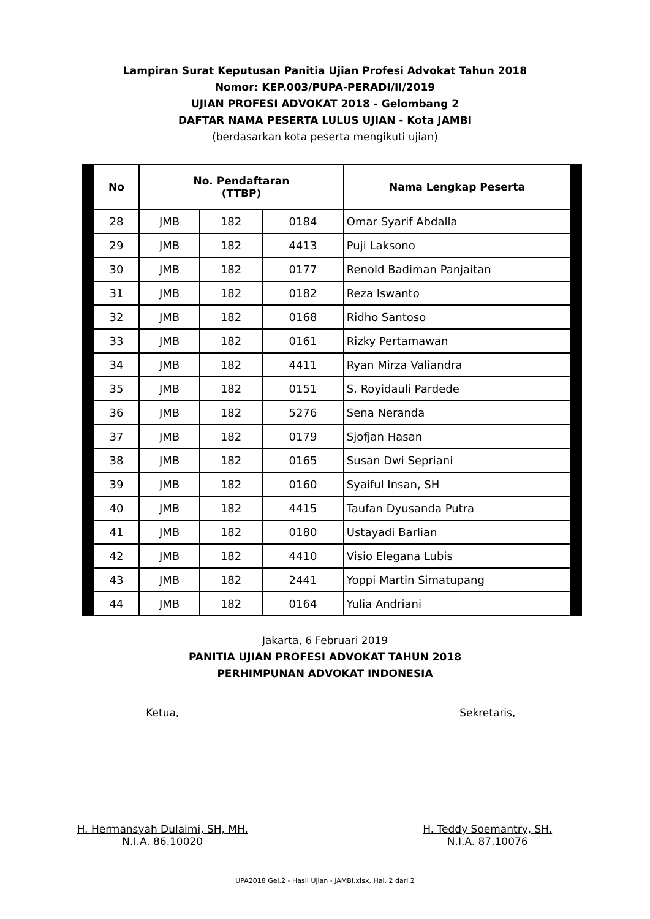Lampiran Surat Keputusan Panitia Ujian Profesi Advokat Tahun 2018
Nomor: KEP.003/PUPA-PERADI/II/2019
UJIAN PROFESI ADVOKAT 2018 - Gelombang 2
DAFTAR NAMA PESERTA LULUS UJIAN - Kota JAMBI
(berdasarkan kota peserta mengikuti ujian)
| No | No. Pendaftaran (TTBP) | | | Nama Lengkap Peserta |
| --- | --- | --- | --- | --- |
| 28 | JMB | 182 | 0184 | Omar Syarif Abdalla |
| 29 | JMB | 182 | 4413 | Puji Laksono |
| 30 | JMB | 182 | 0177 | Renold Badiman Panjaitan |
| 31 | JMB | 182 | 0182 | Reza Iswanto |
| 32 | JMB | 182 | 0168 | Ridho Santoso |
| 33 | JMB | 182 | 0161 | Rizky Pertamawan |
| 34 | JMB | 182 | 4411 | Ryan Mirza Valiandra |
| 35 | JMB | 182 | 0151 | S. Royidauli Pardede |
| 36 | JMB | 182 | 5276 | Sena Neranda |
| 37 | JMB | 182 | 0179 | Sjofjan Hasan |
| 38 | JMB | 182 | 0165 | Susan Dwi Sepriani |
| 39 | JMB | 182 | 0160 | Syaiful Insan, SH |
| 40 | JMB | 182 | 4415 | Taufan Dyusanda Putra |
| 41 | JMB | 182 | 0180 | Ustayadi Barlian |
| 42 | JMB | 182 | 4410 | Visio Elegana Lubis |
| 43 | JMB | 182 | 2441 | Yoppi Martin Simatupang |
| 44 | JMB | 182 | 0164 | Yulia Andriani |
Jakarta, 6 Februari 2019
PANITIA UJIAN PROFESI ADVOKAT TAHUN 2018
PERHIMPUNAN ADVOKAT INDONESIA
Ketua,
H. Hermansyah Dulaimi, SH, MH.
N.I.A. 86.10020
Sekretaris,
H. Teddy Soemantry, SH.
N.I.A. 87.10076
UPA2018 Gel.2 - Hasil Ujian - JAMBI.xlsx, Hal. 2 dari 2